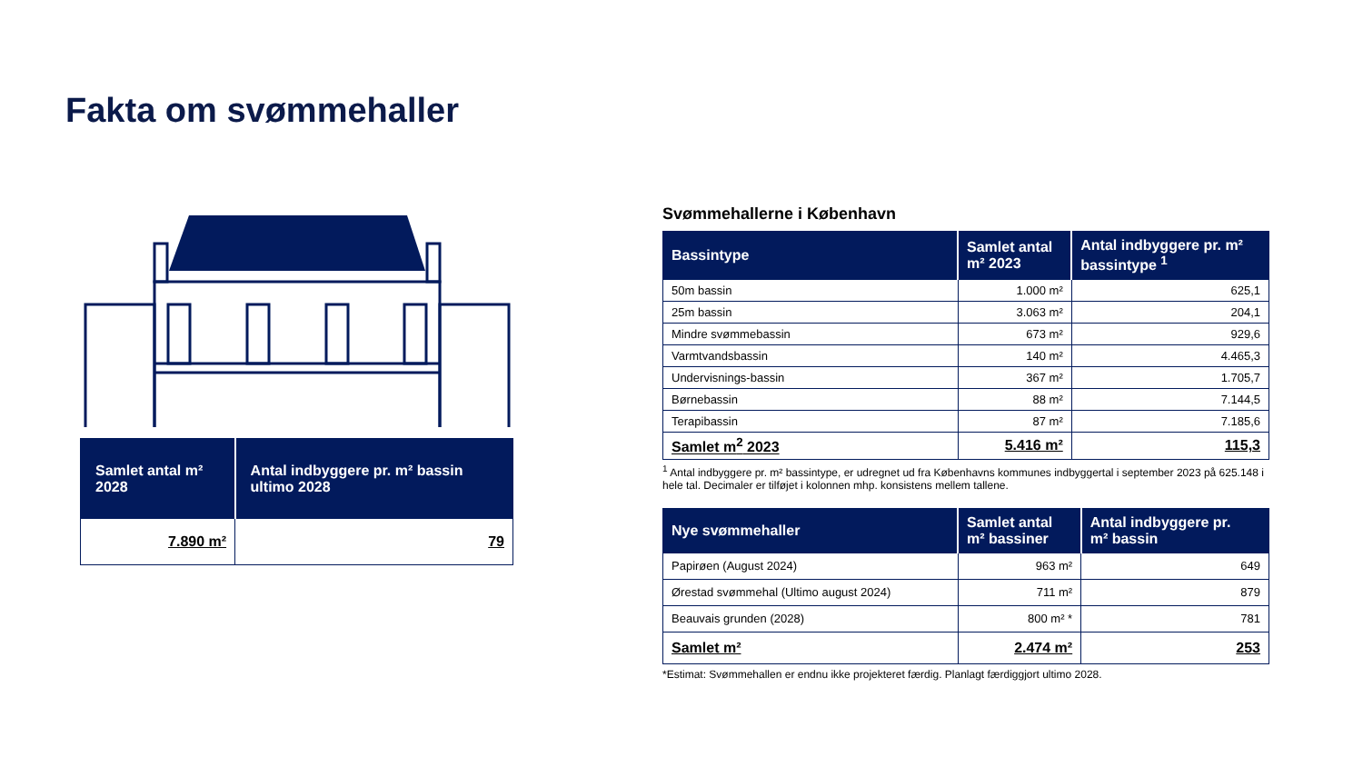Fakta om svømmehaller
| Samlet antal m² 2028 | Antal indbyggere pr. m² bassin ultimo 2028 |
| --- | --- |
| 7.890 m² | 79 |
Svømmehallerne i København
| Bassintype | Samlet antal m² 2023 | Antal indbyggere pr. m² bassintype <sup>1</sup> |
| --- | --- | --- |
| 50m bassin | 1.000 m² | 625,1 |
| 25m bassin | 3.063 m² | 204,1 |
| Mindre svømmebassin | 673 m² | 929,6 |
| Varmtvandsbassin | 140 m² | 4.465,3 |
| Undervisnings-bassin | 367 m² | 1.705,7 |
| Børnebassin | 88 m² | 7.144,5 |
| Terapibassin | 87 m² | 7.185,6 |
| Samlet m<sup>2</sup> 2023 | 5.416 m² | 115,3 |
<sup>1</sup> Antal indbyggere pr. m² bassintype, er udregnet ud fra Københavns kommunes indbyggertal i september 2023 på 625.148 i hele tal. Decimaler er tilføjet i kolonnen mhp. konsistens mellem tallene.
| Nye svømmehaller | Samlet antal m² bassiner | Antal indbyggere pr. m² bassin |
| --- | --- | --- |
| Papirøen (August 2024) | 963 m² | 649 |
| Ørestad svømmehal (Ultimo august 2024) | 711 m² | 879 |
| Beauvais grunden (2028) | 800 m² * | 781 |
| Samlet m² | 2.474 m² | 253 |
*Estimat: Svømmehallen er endnu ikke projekteret færdig. Planlagt færdiggjort ultimo 2028.